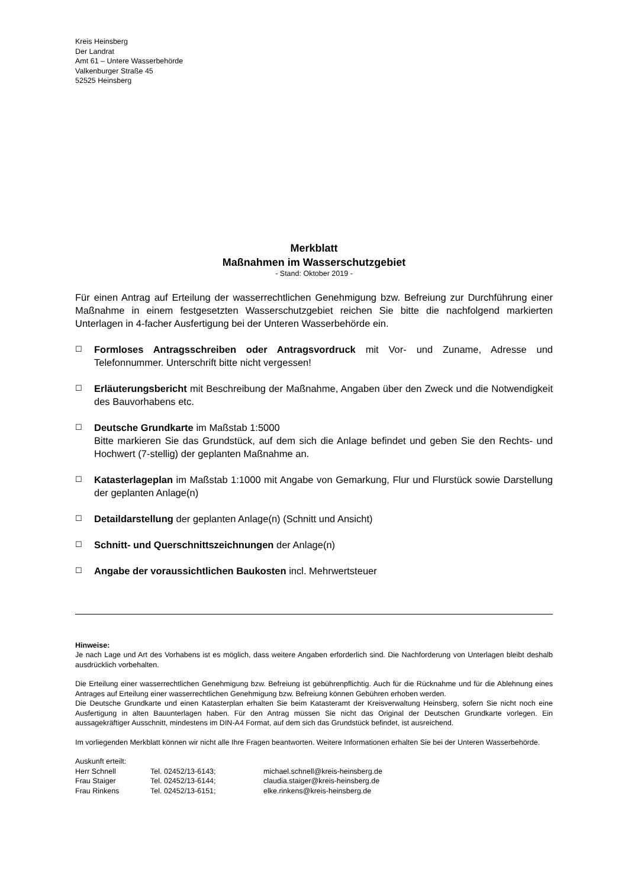Kreis Heinsberg
Der Landrat
Amt 61 – Untere Wasserbehörde
Valkenburger Straße 45
52525 Heinsberg
Merkblatt
Maßnahmen im Wasserschutzgebiet
- Stand: Oktober 2019 -
Für einen Antrag auf Erteilung der wasserrechtlichen Genehmigung bzw. Befreiung zur Durchführung einer Maßnahme in einem festgesetzten Wasserschutzgebiet reichen Sie bitte die nachfolgend markierten Unterlagen in 4-facher Ausfertigung bei der Unteren Wasserbehörde ein.
☐
Formloses Antragsschreiben oder Antragsvordruck mit Vor- und Zuname, Adresse und Telefonnummer. Unterschrift bitte nicht vergessen!
☐
Erläuterungsbericht mit Beschreibung der Maßnahme, Angaben über den Zweck und die Notwendigkeit des Bauvorhabens etc.
☐
Deutsche Grundkarte im Maßstab 1:5000
Bitte markieren Sie das Grundstück, auf dem sich die Anlage befindet und geben Sie den Rechts- und Hochwert (7-stellig) der geplanten Maßnahme an.
☐
Katasterlageplan im Maßstab 1:1000 mit Angabe von Gemarkung, Flur und Flurstück sowie Darstellung der geplanten Anlage(n)
☐
Detaildarstellung der geplanten Anlage(n) (Schnitt und Ansicht)
☐
Schnitt- und Querschnittszeichnungen der Anlage(n)
☐
Angabe der voraussichtlichen Baukosten incl. Mehrwertsteuer
Hinweise:
Je nach Lage und Art des Vorhabens ist es möglich, dass weitere Angaben erforderlich sind. Die Nachforderung von Unterlagen bleibt deshalb ausdrücklich vorbehalten.
Die Erteilung einer wasserrechtlichen Genehmigung bzw. Befreiung ist gebührenpflichtig. Auch für die Rücknahme und für die Ablehnung eines Antrages auf Erteilung einer wasserrechtlichen Genehmigung bzw. Befreiung können Gebühren erhoben werden.
Die Deutsche Grundkarte und einen Katasterplan erhalten Sie beim Katasteramt der Kreisverwaltung Heinsberg, sofern Sie nicht noch eine Ausfertigung in alten Bauunterlagen haben. Für den Antrag müssen Sie nicht das Original der Deutschen Grundkarte vorlegen. Ein aussagekräftiger Ausschnitt, mindestens im DIN-A4 Format, auf dem sich das Grundstück befindet, ist ausreichend.
Im vorliegenden Merkblatt können wir nicht alle Ihre Fragen beantworten. Weitere Informationen erhalten Sie bei der Unteren Wasserbehörde.
Auskunft erteilt:
| Herr Schnell | Tel. 02452/13-6143; | michael.schnell@kreis-heinsberg.de |
| Frau Staiger | Tel. 02452/13-6144; | claudia.staiger@kreis-heinsberg.de |
| Frau Rinkens | Tel. 02452/13-6151; | elke.rinkens@kreis-heinsberg.de |